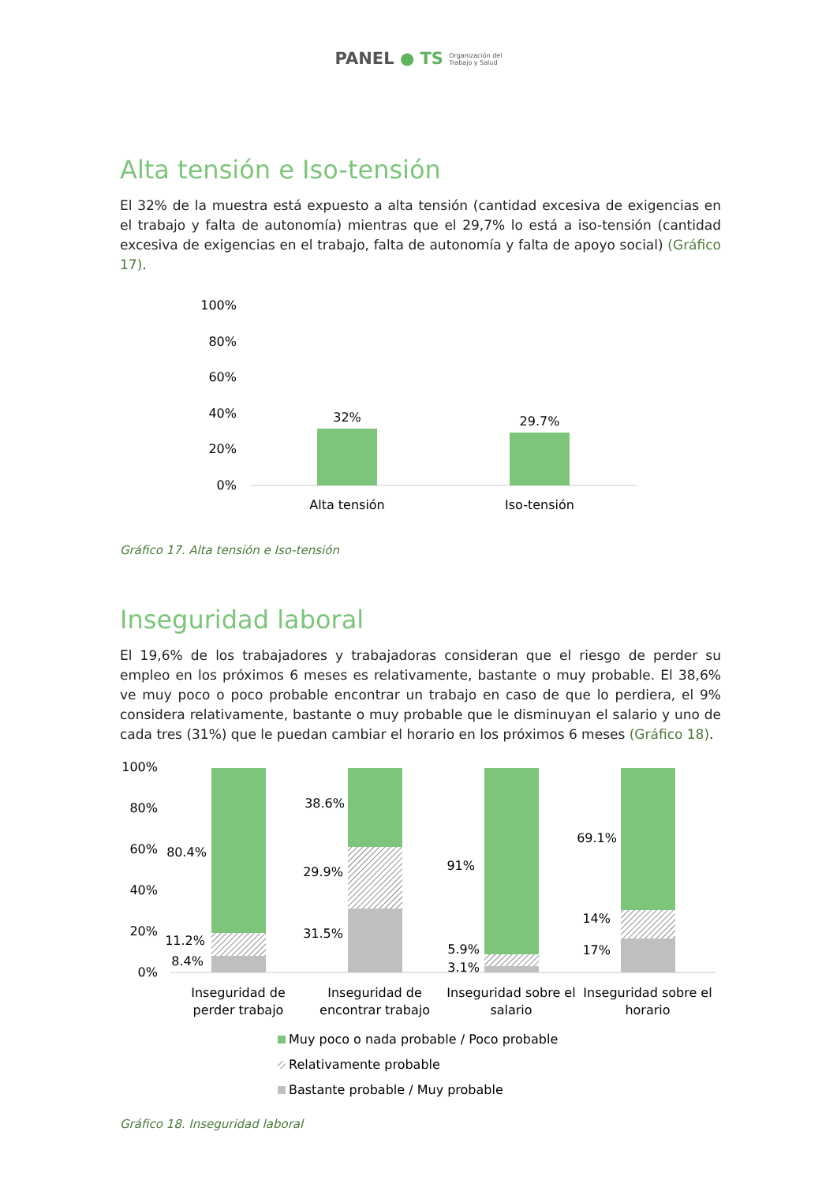PANEL ● TS Organización del
Trabajo y Salud
Alta tensión e Iso-tensión
El 32% de la muestra está expuesto a alta tensión (cantidad excesiva de exigencias en el trabajo y falta de autonomía) mientras que el 29,7% lo está a iso-tensión (cantidad excesiva de exigencias en el trabajo, falta de autonomía y falta de apoyo social) (Gráfico 17).
100%
80%
60%
40%
20%
0%
32%
29.7%
Alta tensión
Iso-tensión
Gráfico 17. Alta tensión e Iso-tensión
Inseguridad laboral
El 19,6% de los trabajadores y trabajadoras consideran que el riesgo de perder su empleo en los próximos 6 meses es relativamente, bastante o muy probable. El 38,6% ve muy poco o poco probable encontrar un trabajo en caso de que lo perdiera, el 9% considera relativamente, bastante o muy probable que le disminuyan el salario y uno de cada tres (31%) que le puedan cambiar el horario en los próximos 6 meses (Gráfico 18).
100%
80%
60%
40%
20%
0%
80.4%
11.2%
8.4%
38.6%
29.9%
31.5%
91%
5.9%
3.1%
69.1%
14%
17%
Inseguridad de
perder trabajo
Inseguridad de
encontrar trabajo
Inseguridad sobre el
salario
Inseguridad sobre el
horario
Muy poco o nada probable / Poco probable
Relativamente probable
Bastante probable / Muy probable
Gráfico 18. Inseguridad laboral